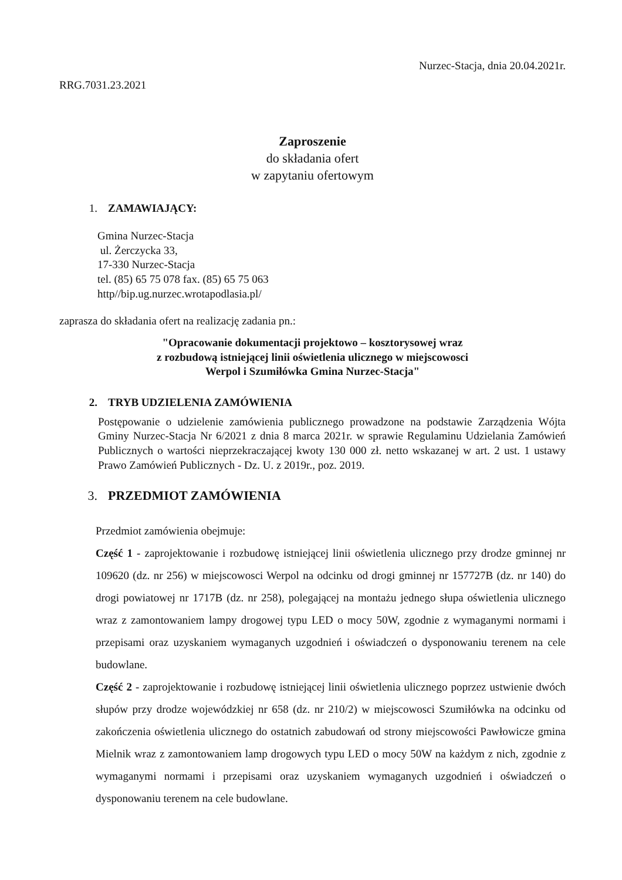Nurzec-Stacja, dnia 20.04.2021r.
RRG.7031.23.2021
Zaproszenie
do składania ofert
w zapytaniu ofertowym
1. ZAMAWIAJĄCY:
Gmina Nurzec-Stacja
ul. Żerczycka 33,
17-330 Nurzec-Stacja
tel. (85) 65 75 078 fax. (85) 65 75 063
http//bip.ug.nurzec.wrotapodlasia.pl/
zaprasza do składania ofert na realizację zadania pn.:
"Opracowanie dokumentacji projektowo – kosztorysowej wraz
z rozbudową istniejącej linii oświetlenia ulicznego w miejscowosci
Werpol i Szumiłówka Gmina Nurzec-Stacja"
2. TRYB UDZIELENIA ZAMÓWIENIA
Postępowanie o udzielenie zamówienia publicznego prowadzone na podstawie Zarządzenia Wójta Gminy Nurzec-Stacja Nr 6/2021 z dnia 8 marca 2021r. w sprawie Regulaminu Udzielania Zamówień Publicznych o wartości nieprzekraczającej kwoty 130 000 zł. netto wskazanej w art. 2 ust. 1 ustawy Prawo Zamówień Publicznych - Dz. U. z 2019r., poz. 2019.
3. PRZEDMIOT ZAMÓWIENIA
Przedmiot zamówienia obejmuje:
Część 1 - zaprojektowanie i rozbudowę istniejącej linii oświetlenia ulicznego przy drodze gminnej nr 109620 (dz. nr 256) w miejscowosci Werpol na odcinku od drogi gminnej nr 157727B (dz. nr 140) do drogi powiatowej nr 1717B (dz. nr 258), polegającej na montażu jednego słupa oświetlenia ulicznego wraz z zamontowaniem lampy drogowej typu LED o mocy 50W, zgodnie z wymaganymi normami i przepisami oraz uzyskaniem wymaganych uzgodnień i oświadczeń o dysponowaniu terenem na cele budowlane.
Część 2 - zaprojektowanie i rozbudowę istniejącej linii oświetlenia ulicznego poprzez ustwienie dwóch słupów przy drodze wojewódzkiej nr 658 (dz. nr 210/2) w miejscowosci Szumiłówka na odcinku od zakończenia oświetlenia ulicznego do ostatnich zabudowań od strony miejscowości Pawłowicze gmina Mielnik wraz z zamontowaniem lamp drogowych typu LED o mocy 50W na każdym z nich, zgodnie z wymaganymi normami i przepisami oraz uzyskaniem wymaganych uzgodnień i oświadczeń o dysponowaniu terenem na cele budowlane.